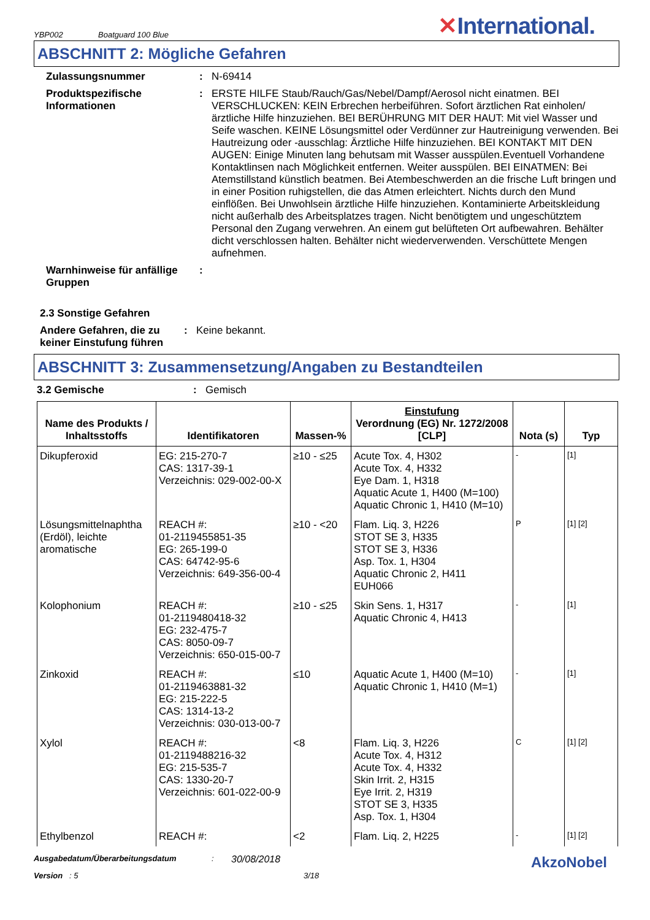YBP002 Boatguard 100 Blue ✕International.
ABSCHNITT 2: Mögliche Gefahren
Zulassungsnummer : N-69414
Produktspezifische Informationen
: ERSTE HILFE Staub/Rauch/Gas/Nebel/Dampf/Aerosol nicht einatmen. BEI VERSCHLUCKEN: KEIN Erbrechen herbeiführen. Sofort ärztlichen Rat einholen/ ärztliche Hilfe hinzuziehen. BEI BERÜHRUNG MIT DER HAUT: Mit viel Wasser und Seife waschen. KEINE Lösungsmittel oder Verdünner zur Hautreinigung verwenden. Bei Hautreizung oder -ausschlag: Ärztliche Hilfe hinzuziehen. BEI KONTAKT MIT DEN AUGEN: Einige Minuten lang behutsam mit Wasser ausspülen.Eventuell Vorhandene Kontaktlinsen nach Möglichkeit entfernen. Weiter ausspülen. BEI EINATMEN: Bei Atemstillstand künstlich beatmen. Bei Atembeschwerden an die frische Luft bringen und in einer Position ruhigstellen, die das Atmen erleichtert. Nichts durch den Mund einflößen. Bei Unwohlsein ärztliche Hilfe hinzuziehen. Kontaminierte Arbeitskleidung nicht außerhalb des Arbeitsplatzes tragen. Nicht benötigtem und ungeschütztem Personal den Zugang verwehren. An einem gut belüfteten Ort aufbewahren. Behälter dicht verschlossen halten. Behälter nicht wiederverwenden. Verschüttete Mengen aufnehmen.
Warnhinweise für anfällige Gruppen
:
2.3 Sonstige Gefahren
Andere Gefahren, die zu keiner Einstufung führen
: Keine bekannt.
ABSCHNITT 3: Zusammensetzung/Angaben zu Bestandteilen
3.2 Gemische : Gemisch
| Name des Produkts / Inhaltsstoffs | Identifikatoren | Massen-% | Einstufung Verordnung (EG) Nr. 1272/2008 [CLP] | Nota (s) | Typ |
| --- | --- | --- | --- | --- | --- |
| Dikupferoxid | EG: 215-270-7 CAS: 1317-39-1 Verzeichnis: 029-002-00-X | ≥10 - ≤25 | Acute Tox. 4, H302 Acute Tox. 4, H332 Eye Dam. 1, H318 Aquatic Acute 1, H400 (M=100) Aquatic Chronic 1, H410 (M=10) | - | [1] |
| Lösungsmittelnaphtha (Erdöl), leichte aromatische | REACH #: 01-2119455851-35 EG: 265-199-0 CAS: 64742-95-6 Verzeichnis: 649-356-00-4 | ≥10 - <20 | Flam. Liq. 3, H226 STOT SE 3, H335 STOT SE 3, H336 Asp. Tox. 1, H304 Aquatic Chronic 2, H411 EUH066 | P | [1] [2] |
| Kolophonium | REACH #: 01-2119480418-32 EG: 232-475-7 CAS: 8050-09-7 Verzeichnis: 650-015-00-7 | ≥10 - ≤25 | Skin Sens. 1, H317 Aquatic Chronic 4, H413 | - | [1] |
| Zinkoxid | REACH #: 01-2119463881-32 EG: 215-222-5 CAS: 1314-13-2 Verzeichnis: 030-013-00-7 | ≤10 | Aquatic Acute 1, H400 (M=10) Aquatic Chronic 1, H410 (M=1) | - | [1] |
| Xylol | REACH #: 01-2119488216-32 EG: 215-535-7 CAS: 1330-20-7 Verzeichnis: 601-022-00-9 | <8 | Flam. Liq. 3, H226 Acute Tox. 4, H312 Acute Tox. 4, H332 Skin Irrit. 2, H315 Eye Irrit. 2, H319 STOT SE 3, H335 Asp. Tox. 1, H304 | C | [1] [2] |
| Ethylbenzol | REACH #: | <2 | Flam. Liq. 2, H225 | - | [1] [2] |
Ausgabedatum/Überarbeitungsdatum :
30/08/2018
AkzoNobel
Version : 5 3/18